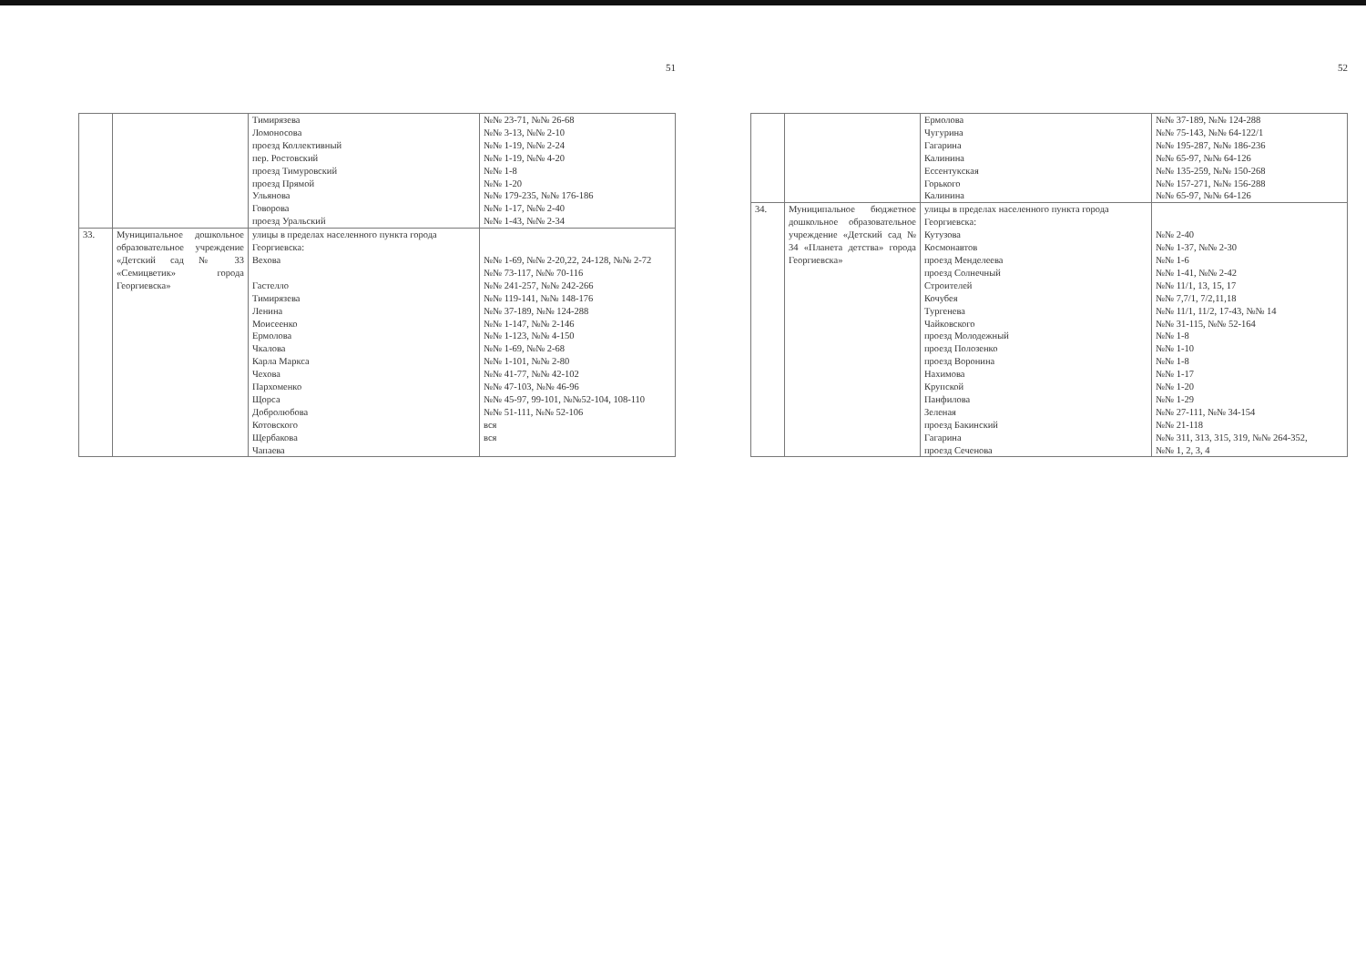51
| | | Тимирязева Ломоносова проезд Коллективный пер. Ростовский проезд Тимуровский проезд Прямой Ульянова Говорова проезд Уральский | №№ 23-71, №№ 26-68 №№ 3-13, №№ 2-10 №№ 1-19, №№ 2-24 №№ 1-19, №№ 4-20 №№ 1-8 №№ 1-20 №№ 179-235, №№ 176-186 №№ 1-17, №№ 2-40 №№ 1-43, №№ 2-34 |
| 33. | Муниципальное дошкольное образовательное учреждение «Детский сад № 33 «Семицветик» города Георгиевска» | улицы в пределах населенного пункта города Георгиевска: Вехова Гастелло Тимирязева Ленина Моисеенко Ермолова Чкалова Карла Маркса Чехова Пархоменко Щорса Добролюбова Котовского Щербакова Чапаева | №№ 1-69, №№ 2-20,22, 24-128, №№ 2-72 №№ 73-117, №№ 70-116 №№ 241-257, №№ 242-266 №№ 119-141, №№ 148-176 №№ 37-189, №№ 124-288 №№ 1-147, №№ 2-146 №№ 1-123, №№ 4-150 №№ 1-69, №№ 2-68 №№ 1-101, №№ 2-80 №№ 41-77, №№ 42-102 №№ 47-103, №№ 46-96 №№ 45-97, 99-101, №№52-104, 108-110 №№ 51-111, №№ 52-106 вся вся |
52
| | | Ермолова Чугурина Гагарина Калинина Ессентукская Горького Калинина | №№ 37-189, №№ 124-288 №№ 75-143, №№ 64-122/1 №№ 195-287, №№ 186-236 №№ 65-97, №№ 64-126 №№ 135-259, №№ 150-268 №№ 157-271, №№ 156-288 №№ 65-97, №№ 64-126 |
| 34. | Муниципальное бюджетное дошкольное образовательное учреждение «Детский сад № 34 «Планета детства» города Георгиевска» | улицы в пределах населенного пункта города Георгиевска: Кутузова Космонавтов проезд Менделеева проезд Солнечный Строителей Кочубея Тургенева Чайковского проезд Молодежный проезд Полозенко проезд Воронина Нахимова Крупской Панфилова Зеленая проезд Бакинский Гагарина проезд Сеченова | №№ 2-40 №№ 1-37, №№ 2-30 №№ 1-6 №№ 1-41, №№ 2-42 №№ 11/1, 13, 15, 17 №№ 7,7/1, 7/2,11,18 №№ 11/1, 11/2, 17-43, №№ 14 №№ 31-115, №№ 52-164 №№ 1-8 №№ 1-10 №№ 1-8 №№ 1-17 №№ 1-20 №№ 1-29 №№ 27-111, №№ 34-154 №№ 21-118 №№ 311, 313, 315, 319, №№ 264-352, №№ 1, 2, 3, 4 |